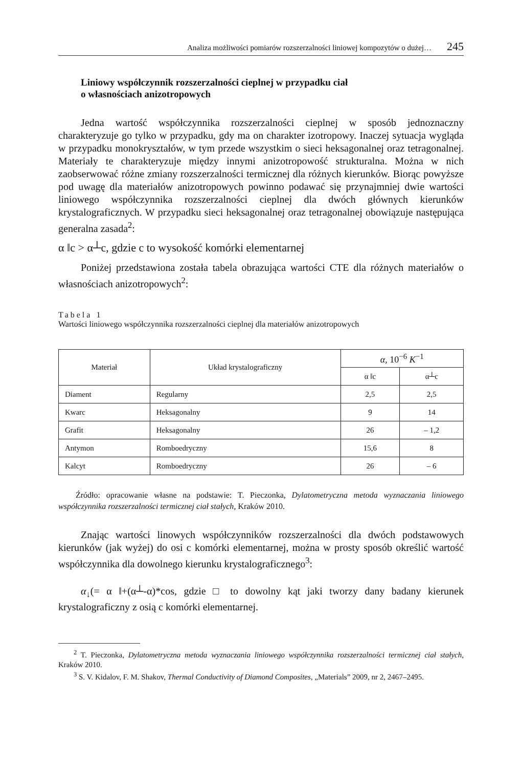Analiza możliwości pomiarów rozszerzalności liniowej kompozytów o dużej… 245
Liniowy współczynnik rozszerzalności cieplnej w przypadku ciał
o własnościach anizotropowych
Jedna wartość współczynnika rozszerzalności cieplnej w sposób jednoznaczny charakteryzuje go tylko w przypadku, gdy ma on charakter izotropowy. Inaczej sytuacja wygląda w przypadku monokryształów, w tym przede wszystkim o sieci heksagonalnej oraz tetragonalnej. Materiały te charakteryzuje między innymi anizotropowość strukturalna. Można w nich zaobserwować różne zmiany rozszerzalności termicznej dla różnych kierunków. Biorąc powyższe pod uwagę dla materiałów anizotropowych powinno podawać się przynajmniej dwie wartości liniowego współczynnika rozszerzalności cieplnej dla dwóch głównych kierunków krystalograficznych. W przypadku sieci heksagonalnej oraz tetragonalnej obowiązuje następująca generalna zasada<sup>2</sup>:
α ‖c > α┴c, gdzie c to wysokość komórki elementarnej
Poniżej przedstawiona została tabela obrazująca wartości CTE dla różnych materiałów o własnościach anizotropowych<sup>2</sup>:
Tabela 1
Wartości liniowego współczynnika rozszerzalności cieplnej dla materiałów anizotropowych
| Materiał | Układ krystalograficzny | α , 10<sup>−6</sup> K<sup>−1</sup> | |
| --- | --- | --- | --- |
| | | α ‖c | α┴c |
| Diament | Regularny | 2,5 | 2,5 |
| Kwarc | Heksagonalny | 9 | 14 |
| Grafit | Heksagonalny | 26 | – 1,2 |
| Antymon | Romboedryczny | 15,6 | 8 |
| Kalcyt | Romboedryczny | 26 | – 6 |
Źródło: opracowanie własne na podstawie: T. Pieczonka, Dylatometryczna metoda wyznaczania liniowego współczynnika rozszerzalności termicznej ciał stałych, Kraków 2010.
Znając wartości linowych współczynników rozszerzalności dla dwóch podstawowych kierunków (jak wyżej) do osi c komórki elementarnej, można w prosty sposób określić wartość współczynnika dla dowolnego kierunku krystalograficznego<sup>3</sup>:
α<sub>↓</sub>(= α ‖+(α┴-α)*cos, gdzie □ to dowolny kąt jaki tworzy dany badany kierunek krystalograficzny z osią c komórki elementarnej.
<sup>2</sup> T. Pieczonka, Dylatometryczna metoda wyznaczania liniowego współczynnika rozszerzalności termicznej ciał stałych, Kraków 2010.
<sup>3</sup> S. V. Kidalov, F. M. Shakov, Thermal Conductivity of Diamond Composites, „Materials” 2009, nr 2, 2467–2495.